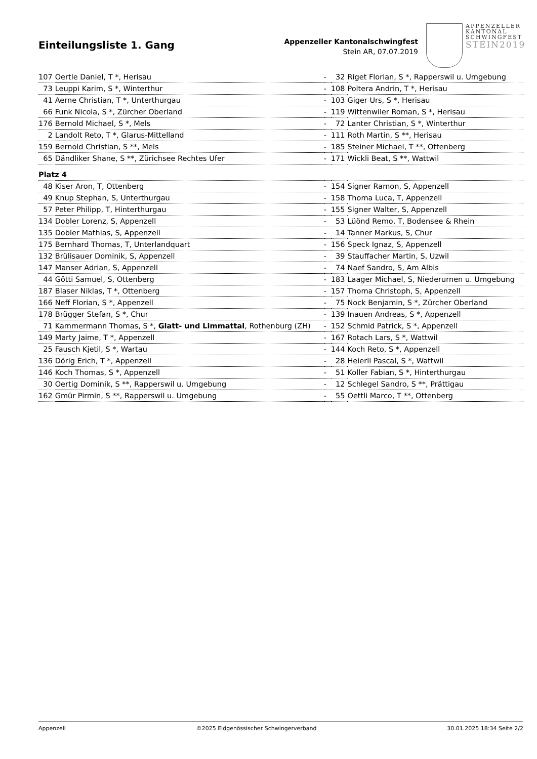Einteilungsliste 1. Gang
Appenzeller Kantonalschwingfest
Stein AR, 07.07.2019
APPENZELLER
KANTONAL
SCHWINGFEST
STEIN2019
| 107 | Oertle Daniel, T *, Herisau | - | 32 | Riget Florian, S *, Rapperswil u. Umgebung |
| 73 | Leuppi Karim, S *, Winterthur | - | 108 | Poltera Andrin, T *, Herisau |
| 41 | Aerne Christian, T *, Unterthurgau | - | 103 | Giger Urs, S *, Herisau |
| 66 | Funk Nicola, S *, Zürcher Oberland | - | 119 | Wittenwiler Roman, S *, Herisau |
| 176 | Bernold Michael, S *, Mels | - | 72 | Lanter Christian, S *, Winterthur |
| 2 | Landolt Reto, T *, Glarus-Mittelland | - | 111 | Roth Martin, S **, Herisau |
| 159 | Bernold Christian, S **, Mels | - | 185 | Steiner Michael, T **, Ottenberg |
| 65 | Dändliker Shane, S **, Zürichsee Rechtes Ufer | - | 171 | Wickli Beat, S **, Wattwil |
| Platz 4 | | | | |
| 48 | Kiser Aron, T, Ottenberg | - | 154 | Signer Ramon, S, Appenzell |
| 49 | Knup Stephan, S, Unterthurgau | - | 158 | Thoma Luca, T, Appenzell |
| 57 | Peter Philipp, T, Hinterthurgau | - | 155 | Signer Walter, S, Appenzell |
| 134 | Dobler Lorenz, S, Appenzell | - | 53 | Lüönd Remo, T, Bodensee & Rhein |
| 135 | Dobler Mathias, S, Appenzell | - | 14 | Tanner Markus, S, Chur |
| 175 | Bernhard Thomas, T, Unterlandquart | - | 156 | Speck Ignaz, S, Appenzell |
| 132 | Brülisauer Dominik, S, Appenzell | - | 39 | Stauffacher Martin, S, Uzwil |
| 147 | Manser Adrian, S, Appenzell | - | 74 | Naef Sandro, S, Am Albis |
| 44 | Götti Samuel, S, Ottenberg | - | 183 | Laager Michael, S, Niederurnen u. Umgebung |
| 187 | Blaser Niklas, T *, Ottenberg | - | 157 | Thoma Christoph, S, Appenzell |
| 166 | Neff Florian, S *, Appenzell | - | 75 | Nock Benjamin, S *, Zürcher Oberland |
| 178 | Brügger Stefan, S *, Chur | - | 139 | Inauen Andreas, S *, Appenzell |
| 71 | Kammermann Thomas, S *, Glatt- und Limmattal , Rothenburg (ZH) | - | 152 | Schmid Patrick, S *, Appenzell |
| 149 | Marty Jaime, T *, Appenzell | - | 167 | Rotach Lars, S *, Wattwil |
| 25 | Fausch Kjetil, S *, Wartau | - | 144 | Koch Reto, S *, Appenzell |
| 136 | Dörig Erich, T *, Appenzell | - | 28 | Heierli Pascal, S *, Wattwil |
| 146 | Koch Thomas, S *, Appenzell | - | 51 | Koller Fabian, S *, Hinterthurgau |
| 30 | Oertig Dominik, S **, Rapperswil u. Umgebung | - | 12 | Schlegel Sandro, S **, Prättigau |
| 162 | Gmür Pirmin, S **, Rapperswil u. Umgebung | - | 55 | Oettli Marco, T **, Ottenberg |
Appenzell ©2025 Eidgenössischer Schwingerverband 30.01.2025 18:34 Seite 2/2